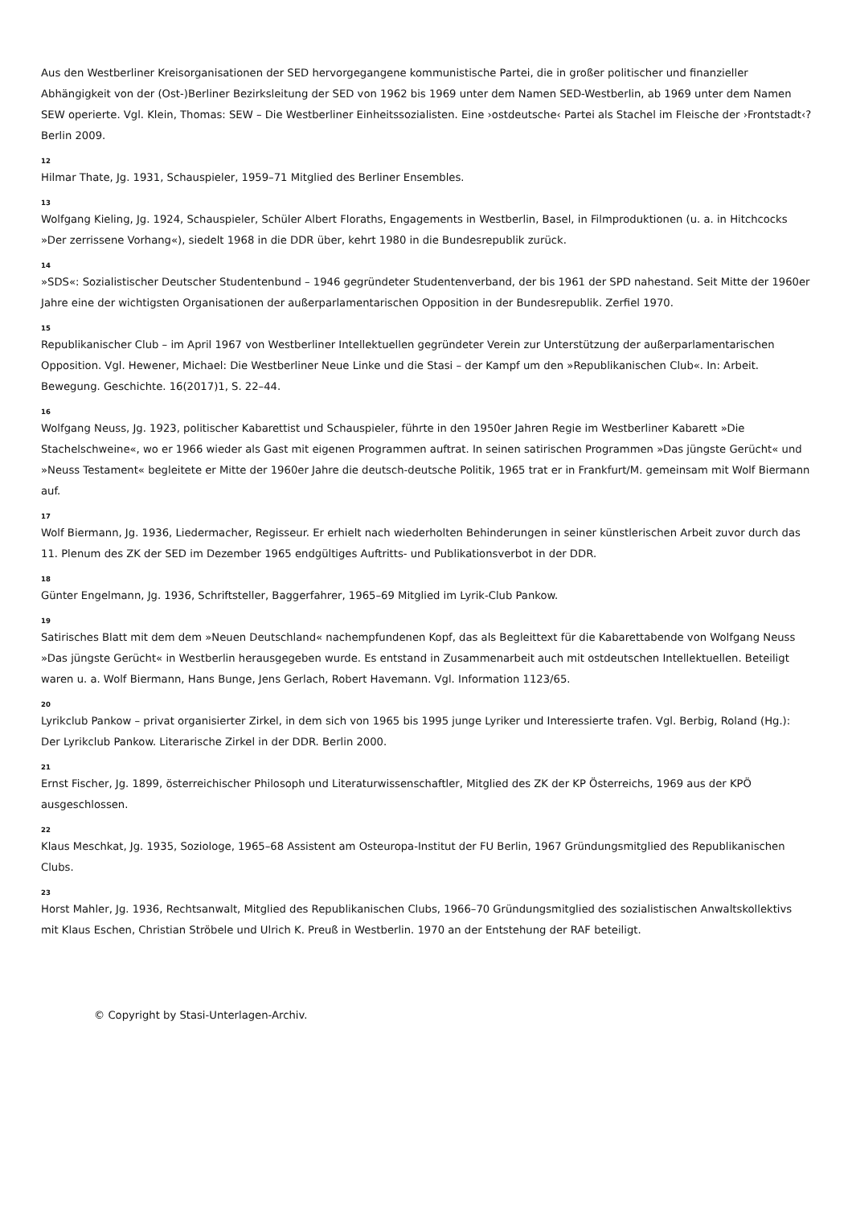Aus den Westberliner Kreisorganisationen der SED hervorgegangene kommunistische Partei, die in großer politischer und finanzieller Abhängigkeit von der (Ost-)Berliner Bezirksleitung der SED von 1962 bis 1969 unter dem Namen SED-Westberlin, ab 1969 unter dem Namen SEW operierte. Vgl. Klein, Thomas: SEW – Die Westberliner Einheitssozialisten. Eine ›ostdeutsche‹ Partei als Stachel im Fleische der ›Frontstadt‹? Berlin 2009.
12
Hilmar Thate, Jg. 1931, Schauspieler, 1959–71 Mitglied des Berliner Ensembles.
13
Wolfgang Kieling, Jg. 1924, Schauspieler, Schüler Albert Floraths, Engagements in Westberlin, Basel, in Filmproduktionen (u. a. in Hitchcocks »Der zerrissene Vorhang«), siedelt 1968 in die DDR über, kehrt 1980 in die Bundesrepublik zurück.
14
»SDS«: Sozialistischer Deutscher Studentenbund – 1946 gegründeter Studentenverband, der bis 1961 der SPD nahestand. Seit Mitte der 1960er Jahre eine der wichtigsten Organisationen der außerparlamentarischen Opposition in der Bundesrepublik. Zerfiel 1970.
15
Republikanischer Club – im April 1967 von Westberliner Intellektuellen gegründeter Verein zur Unterstützung der außerparlamentarischen Opposition. Vgl. Hewener, Michael: Die Westberliner Neue Linke und die Stasi – der Kampf um den »Republikanischen Club«. In: Arbeit. Bewegung. Geschichte. 16(2017)1, S. 22–44.
16
Wolfgang Neuss, Jg. 1923, politischer Kabarettist und Schauspieler, führte in den 1950er Jahren Regie im Westberliner Kabarett »Die Stachelschweine«, wo er 1966 wieder als Gast mit eigenen Programmen auftrat. In seinen satirischen Programmen »Das jüngste Gerücht« und »Neuss Testament« begleitete er Mitte der 1960er Jahre die deutsch-deutsche Politik, 1965 trat er in Frankfurt/M. gemeinsam mit Wolf Biermann auf.
17
Wolf Biermann, Jg. 1936, Liedermacher, Regisseur. Er erhielt nach wiederholten Behinderungen in seiner künstlerischen Arbeit zuvor durch das 11. Plenum des ZK der SED im Dezember 1965 endgültiges Auftritts- und Publikationsverbot in der DDR.
18
Günter Engelmann, Jg. 1936, Schriftsteller, Baggerfahrer, 1965–69 Mitglied im Lyrik-Club Pankow.
19
Satirisches Blatt mit dem dem »Neuen Deutschland« nachempfundenen Kopf, das als Begleittext für die Kabarettabende von Wolfgang Neuss »Das jüngste Gerücht« in Westberlin herausgegeben wurde. Es entstand in Zusammenarbeit auch mit ostdeutschen Intellektuellen. Beteiligt waren u. a. Wolf Biermann, Hans Bunge, Jens Gerlach, Robert Havemann. Vgl. Information 1123/65.
20
Lyrikclub Pankow – privat organisierter Zirkel, in dem sich von 1965 bis 1995 junge Lyriker und Interessierte trafen. Vgl. Berbig, Roland (Hg.): Der Lyrikclub Pankow. Literarische Zirkel in der DDR. Berlin 2000.
21
Ernst Fischer, Jg. 1899, österreichischer Philosoph und Literaturwissenschaftler, Mitglied des ZK der KP Österreichs, 1969 aus der KPÖ ausgeschlossen.
22
Klaus Meschkat, Jg. 1935, Soziologe, 1965–68 Assistent am Osteuropa-Institut der FU Berlin, 1967 Gründungsmitglied des Republikanischen Clubs.
23
Horst Mahler, Jg. 1936, Rechtsanwalt, Mitglied des Republikanischen Clubs, 1966–70 Gründungsmitglied des sozialistischen Anwaltskollektivs mit Klaus Eschen, Christian Ströbele und Ulrich K. Preuß in Westberlin. 1970 an der Entstehung der RAF beteiligt.
© Copyright by Stasi-Unterlagen-Archiv.